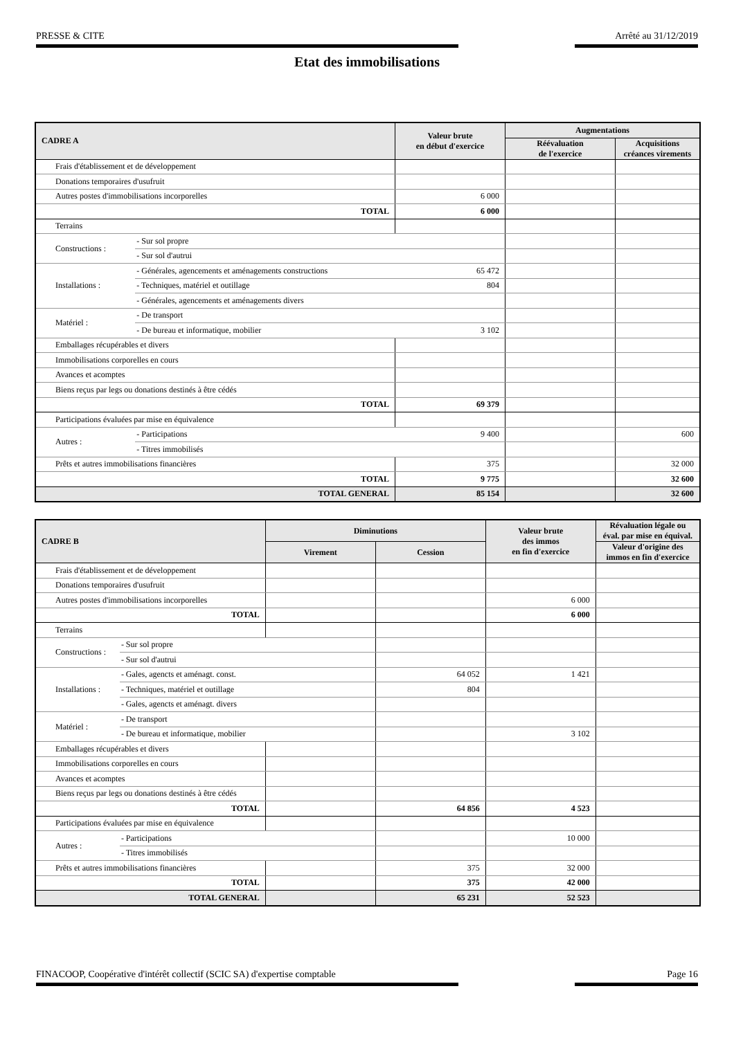PRESSE & CITE Arrêté au 31/12/2019
Etat des immobilisations
| CADRE A | | Valeur brute en début d'exercice | Augmentations | |
| --- | --- | --- | --- | --- |
| | | | Réévaluation de l'exercice | Acquisitions créances virements |
| Frais d'établissement et de développement | | | | |
| Donations temporaires d'usufruit | | | | |
| Autres postes d'immobilisations incorporelles | | 6 000 | | |
| TOTAL | | 6 000 | | |
| Terrains | | | | |
| Constructions : | - Sur sol propre | | | |
| | - Sur sol d'autrui | | | |
| Installations : | - Générales, agencements et aménagements constructions | 65 472 | | |
| | - Techniques, matériel et outillage | 804 | | |
| | - Générales, agencements et aménagements divers | | | |
| Matériel : | - De transport | | | |
| | - De bureau et informatique, mobilier | 3 102 | | |
| Emballages récupérables et divers | | | | |
| Immobilisations corporelles en cours | | | | |
| Avances et acomptes | | | | |
| Biens reçus par legs ou donations destinés à être cédés | | | | |
| TOTAL | | 69 379 | | |
| Participations évaluées par mise en équivalence | | | | |
| Autres : | - Participations | 9 400 | | 600 |
| | - Titres immobilisés | | | |
| Prêts et autres immobilisations financières | | 375 | | 32 000 |
| TOTAL | | 9 775 | | 32 600 |
| TOTAL GENERAL | | 85 154 | | 32 600 |
| CADRE B | | Diminutions | | Valeur brute des immos en fin d'exercice | Révaluation légale ou éval. par mise en équival. |
| --- | --- | --- | --- | --- | --- |
| | | Virement | Cession | | Valeur d'origine des immos en fin d'exercice |
| Frais d'établissement et de développement | | | | | |
| Donations temporaires d'usufruit | | | | | |
| Autres postes d'immobilisations incorporelles | | | | 6 000 | |
| TOTAL | | | | 6 000 | |
| Terrains | | | | | |
| Constructions : | - Sur sol propre | | | | |
| | - Sur sol d'autrui | | | | |
| Installations : | - Gales, agencts et aménagt. const. | | 64 052 | 1 421 | |
| | - Techniques, matériel et outillage | | 804 | | |
| | - Gales, agencts et aménagt. divers | | | | |
| Matériel : | - De transport | | | | |
| | - De bureau et informatique, mobilier | | | 3 102 | |
| Emballages récupérables et divers | | | | | |
| Immobilisations corporelles en cours | | | | | |
| Avances et acomptes | | | | | |
| Biens reçus par legs ou donations destinés à être cédés | | | | | |
| TOTAL | | | 64 856 | 4 523 | |
| Participations évaluées par mise en équivalence | | | | | |
| Autres : | - Participations | | | 10 000 | |
| | - Titres immobilisés | | | | |
| Prêts et autres immobilisations financières | | | 375 | 32 000 | |
| TOTAL | | | 375 | 42 000 | |
| TOTAL GENERAL | | | 65 231 | 52 523 | |
FINACOOP, Coopérative d'intérêt collectif (SCIC SA) d'expertise comptable Page 16